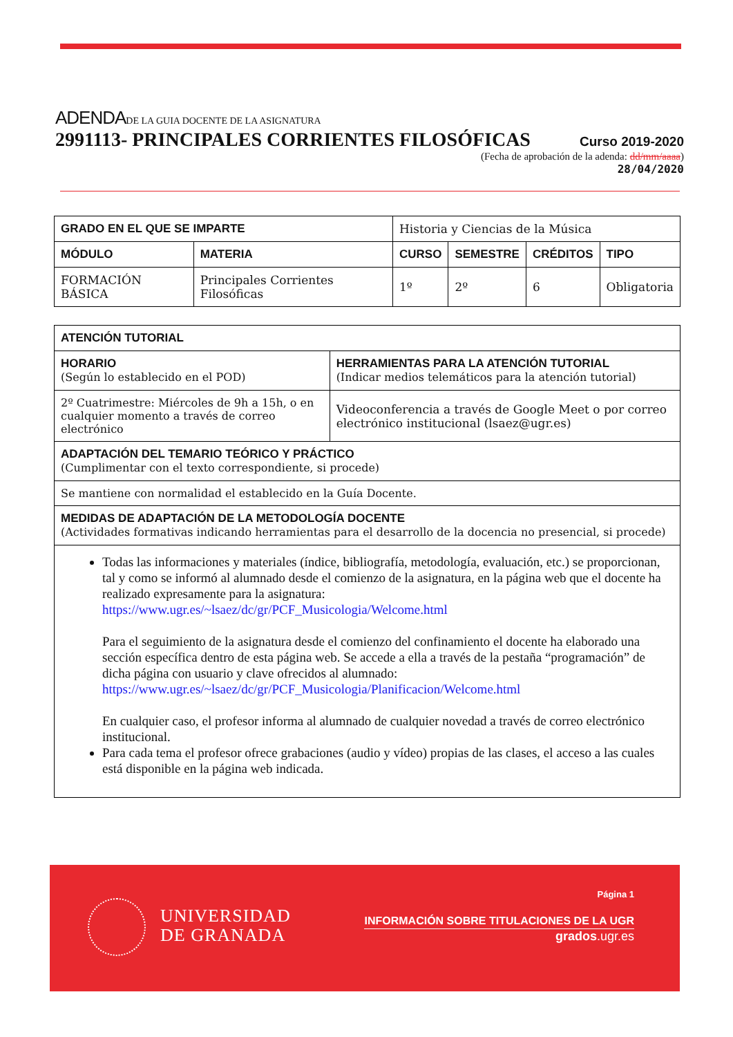ADENDADE LA GUIA DOCENTE DE LA ASIGNATURA
2991113- PRINCIPALES CORRIENTES FILOSÓFICAS Curso 2019-2020
(Fecha de aprobación de la adenda: dd/mm/aaaa)
28/04/2020
| GRADO EN EL QUE SE IMPARTE | | Historia y Ciencias de la Música | | | |
| MÓDULO | MATERIA | CURSO | SEMESTRE | CRÉDITOS | TIPO |
| FORMACIÓN BÁSICA | Principales Corrientes Filosóficas | 1º | 2º | 6 | Obligatoria |
| ATENCIÓN TUTORIAL | |
| --- | --- |
| HORARIO (Según lo establecido en el POD) | HERRAMIENTAS PARA LA ATENCIÓN TUTORIAL (Indicar medios telemáticos para la atención tutorial) |
| 2º Cuatrimestre: Miércoles de 9h a 15h, o en cualquier momento a través de correo electrónico | Videoconferencia a través de Google Meet o por correo electrónico institucional (lsaez@ugr.es) |
| ADAPTACIÓN DEL TEMARIO TEÓRICO Y PRÁCTICO (Cumplimentar con el texto correspondiente, si procede) | |
| Se mantiene con normalidad el establecido en la Guía Docente. | |
| MEDIDAS DE ADAPTACIÓN DE LA METODOLOGÍA DOCENTE (Actividades formativas indicando herramientas para el desarrollo de la docencia no presencial, si procede) | |
| Todas las informaciones y materiales (índice, bibliografía, metodología, evaluación, etc.) se proporcionan, tal y como se informó al alumnado desde el comienzo de la asignatura, en la página web que el docente ha realizado expresamente para la asignatura: https://www.ugr.es/~lsaez/dc/gr/PCF_Musicologia/Welcome.html Para el seguimiento de la asignatura desde el comienzo del confinamiento el docente ha elaborado una sección específica dentro de esta página web. Se accede a ella a través de la pestaña “programación” de dicha página con usuario y clave ofrecidos al alumnado: https://www.ugr.es/~lsaez/dc/gr/PCF_Musicologia/Planificacion/Welcome.html En cualquier caso, el profesor informa al alumnado de cualquier novedad a través de correo electrónico institucional. Para cada tema el profesor ofrece grabaciones (audio y vídeo) propias de las clases, el acceso a las cuales está disponible en la página web indicada. | |
UNIVERSIDAD
DE GRANADA
Página 1
INFORMACIÓN SOBRE TITULACIONES DE LA UGR
grados.ugr.es